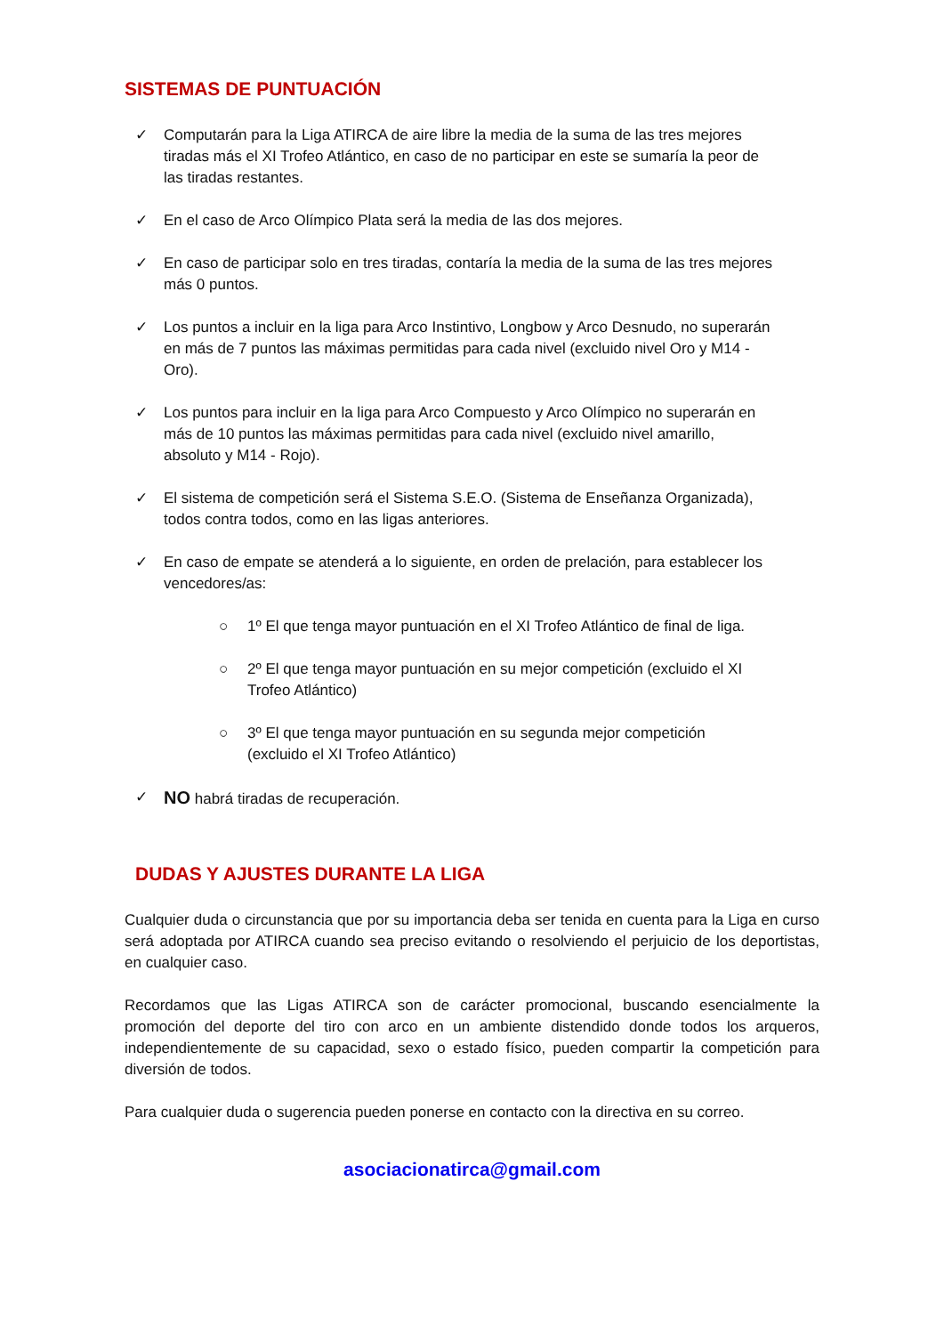SISTEMAS DE PUNTUACIÓN
✓ Computarán para la Liga ATIRCA de aire libre la media de la suma de las tres mejores tiradas más el XI Trofeo Atlántico, en caso de no participar en este se sumaría la peor de las tiradas restantes.
✓ En el caso de Arco Olímpico Plata será la media de las dos mejores.
✓ En caso de participar solo en tres tiradas, contaría la media de la suma de las tres mejores más 0 puntos.
✓ Los puntos a incluir en la liga para Arco Instintivo, Longbow y Arco Desnudo, no superarán en más de 7 puntos las máximas permitidas para cada nivel (excluido nivel Oro y M14 - Oro).
✓ Los puntos para incluir en la liga para Arco Compuesto y Arco Olímpico no superarán en más de 10 puntos las máximas permitidas para cada nivel (excluido nivel amarillo, absoluto y M14 - Rojo).
✓ El sistema de competición será el Sistema S.E.O. (Sistema de Enseñanza Organizada), todos contra todos, como en las ligas anteriores.
✓ En caso de empate se atenderá a lo siguiente, en orden de prelación, para establecer los vencedores/as:
○ 1º El que tenga mayor puntuación en el XI Trofeo Atlántico de final de liga.
○ 2º El que tenga mayor puntuación en su mejor competición (excluido el XI Trofeo Atlántico)
○ 3º El que tenga mayor puntuación en su segunda mejor competición (excluido el XI Trofeo Atlántico)
✓ NO habrá tiradas de recuperación.
DUDAS Y AJUSTES DURANTE LA LIGA
Cualquier duda o circunstancia que por su importancia deba ser tenida en cuenta para la Liga en curso será adoptada por ATIRCA cuando sea preciso evitando o resolviendo el perjuicio de los deportistas, en cualquier caso.
Recordamos que las Ligas ATIRCA son de carácter promocional, buscando esencialmente la promoción del deporte del tiro con arco en un ambiente distendido donde todos los arqueros, independientemente de su capacidad, sexo o estado físico, pueden compartir la competición para diversión de todos.
Para cualquier duda o sugerencia pueden ponerse en contacto con la directiva en su correo.
asociacionatirca@gmail.com